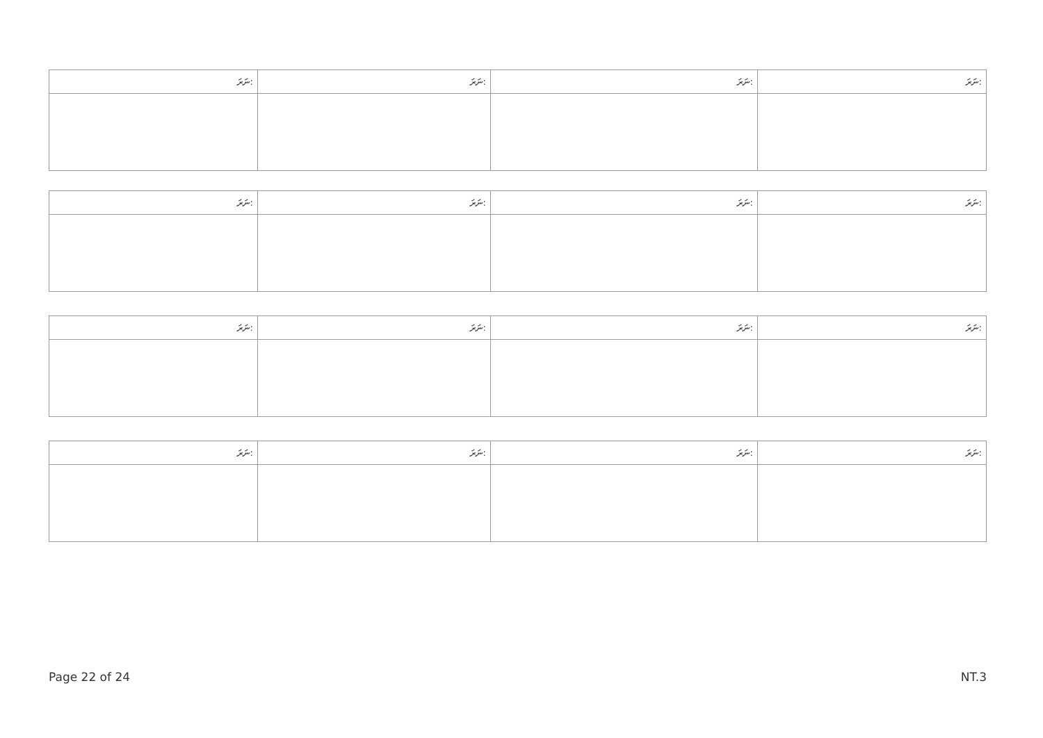| ނަރަ: | ނަރަ: | ނަރަ: | ނަރަ: |
| --- | --- | --- | --- |
| ނަރަ: | ނަރަ: | ނަރަ: | ނަރަ: |
| --- | --- | --- | --- |
| ނަރަ: | ނަރަ: | ނަރަ: | ނަރަ: |
| --- | --- | --- | --- |
| ނަރަ: | ނަރަ: | ނަރަ: | ނަރަ: |
| --- | --- | --- | --- |
Page 22 of 24 NT.3